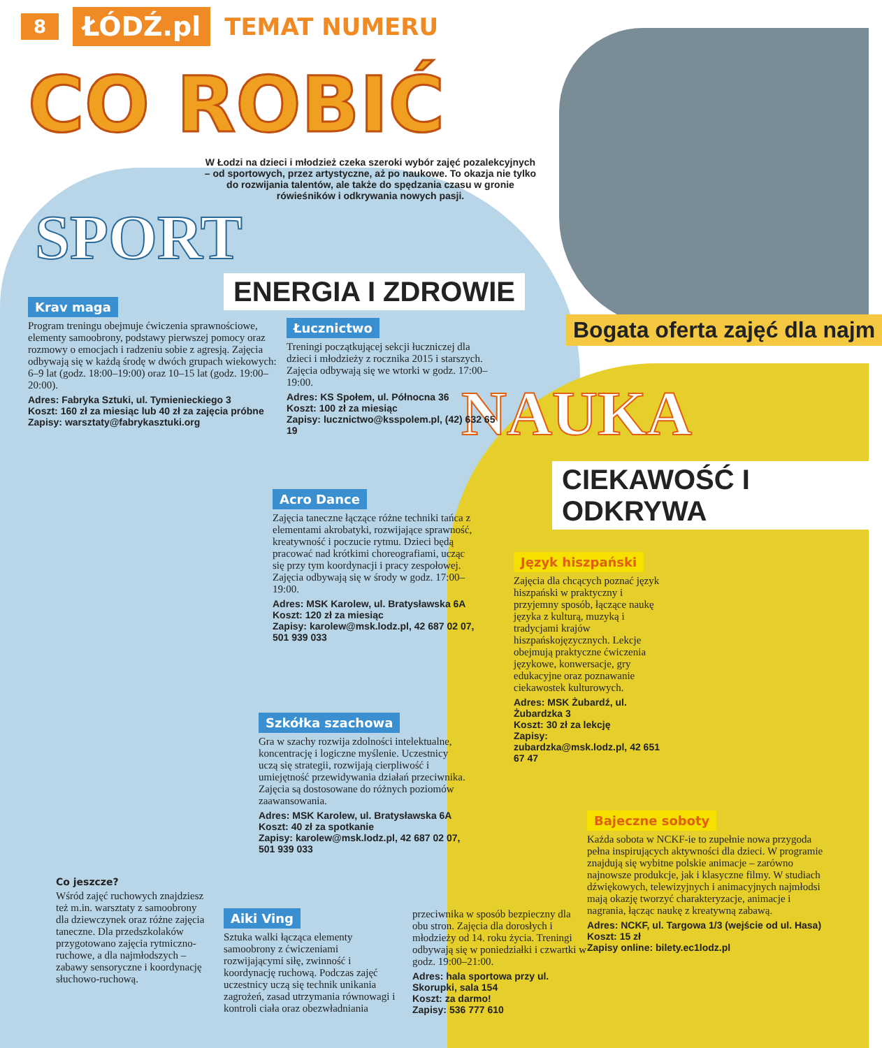8 ŁÓDŹ.pl TEMAT NUMERU
CO ROBIĆ
W Łodzi na dzieci i młodzież czeka szeroki wybór zajęć pozalekcyjnych – od sportowych, przez artystyczne, aż po naukowe. To okazja nie tylko do rozwijania talentów, ale także do spędzania czasu w gronie rówieśników i odkrywania nowych pasji.
SPORT
ENERGIA I ZDROWIE
Bogata oferta zajęć dla najm
NAUKA
CIEKAWOŚĆ I ODKRYWA
Krav maga
Program treningu obejmuje ćwiczenia sprawnościowe, elementy samoobrony, podstawy pierwszej pomocy oraz rozmowy o emocjach i radzeniu sobie z agresją. Zajęcia odbywają się w każdą środę w dwóch grupach wiekowych: 6–9 lat (godz. 18:00–19:00) oraz 10–15 lat (godz. 19:00–20:00).
Adres: Fabryka Sztuki, ul. Tymienieckiego 3
Koszt: 160 zł za miesiąc lub 40 zł za zajęcia próbne
Zapisy: warsztaty@fabrykasztuki.org
Łucznictwo
Treningi początkującej sekcji łuczniczej dla dzieci i młodzieży z rocznika 2015 i starszych. Zajęcia odbywają się we wtorki w godz. 17:00–19:00.
Adres: KS Społem, ul. Północna 36
Koszt: 100 zł za miesiąc
Zapisy: lucznictwo@ksspolem.pl, (42) 632 65 19
Acro Dance
Zajęcia taneczne łączące różne techniki tańca z elementami akrobatyki, rozwijające sprawność, kreatywność i poczucie rytmu. Dzieci będą pracować nad krótkimi choreografiami, ucząc się przy tym koordynacji i pracy zespołowej. Zajęcia odbywają się w środy w godz. 17:00–19:00.
Adres: MSK Karolew, ul. Bratysławska 6A
Koszt: 120 zł za miesiąc
Zapisy: karolew@msk.lodz.pl, 42 687 02 07, 501 939 033
Szkółka szachowa
Gra w szachy rozwija zdolności intelektualne, koncentrację i logiczne myślenie. Uczestnicy uczą się strategii, rozwijają cierpliwość i umiejętność przewidywania działań przeciwnika. Zajęcia są dostosowane do różnych poziomów zaawansowania.
Adres: MSK Karolew, ul. Bratysławska 6A
Koszt: 40 zł za spotkanie
Zapisy: karolew@msk.lodz.pl, 42 687 02 07, 501 939 033
Co jeszcze?
Wśród zajęć ruchowych znajdziesz też m.in. warsztaty z samoobrony dla dziewczynek oraz różne zajęcia taneczne. Dla przedszkolaków przygotowano zajęcia rytmiczno-ruchowe, a dla najmłodszych – zabawy sensoryczne i koordynację słuchowo-ruchową.
Aiki Ving
Sztuka walki łącząca elementy samoobrony z ćwiczeniami rozwijającymi siłę, zwinność i koordynację ruchową. Podczas zajęć uczestnicy uczą się technik unikania zagrożeń, zasad utrzymania równowagi i kontroli ciała oraz obezwładniania przeciwnika w sposób bezpieczny dla obu stron. Zajęcia dla dorosłych i młodzieży od 14. roku życia. Treningi odbywają się w poniedziałki i czwartki w godz. 19:00–21:00.
Adres: hala sportowa przy ul. Skorupki, sala 154
Koszt: za darmo!
Zapisy: 536 777 610
Język hiszpański
Zajęcia dla chcących poznać język hiszpański w praktyczny i przyjemny sposób, łączące naukę języka z kulturą, muzyką i tradycjami krajów hiszpańskojęzycznych. Lekcje obejmują praktyczne ćwiczenia językowe, konwersacje, gry edukacyjne oraz poznawanie ciekawostek kulturowych.
Adres: MSK Żubardź, ul. Żubardzka 3
Koszt: 30 zł za lekcję
Zapisy: zubardzka@msk.lodz.pl, 42 651 67 47
Bajeczne soboty
Każda sobota w NCKF-ie to zupełnie nowa przygoda pełna inspirujących aktywności dla dzieci. W programie znajdują się wybitne polskie animacje – zarówno najnowsze produkcje, jak i klasyczne filmy. W studiach dźwiękowych, telewizyjnych i animacyjnych najmłodsi mają okazję tworzyć charakteryzacje, animacje i nagrania, łącząc naukę z kreatywną zabawą.
Adres: NCKF, ul. Targowa 1/3 (wejście od ul. Hasa)
Koszt: 15 zł
Zapisy online: bilety.ec1lodz.pl